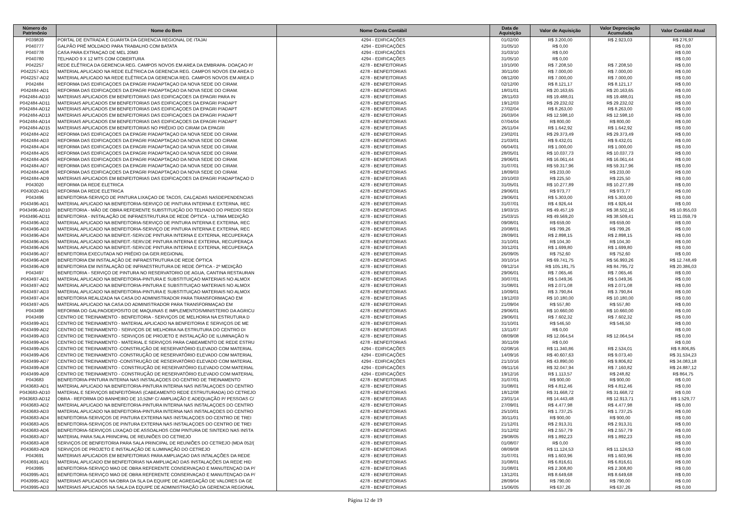| Número do Patrimônio | Nome do Bem | Nome Conta Contábil | Data de Aquisição | Valor de Aquisição | Valor Depreciação Acumulada | Valor Contábil Atual |
| --- | --- | --- | --- | --- | --- | --- |
| P039839 | PORTAL DE ENTRADA E GUARITA DA GERENCIA REGIONAL DE ITAJAI | 4294 - EDIFICAÇÕES | 01/02/00 | R$ 3.200,00 | R$ 2.923,03 | R$ 276,97 |
| P040777 | GALPÃO PRÉ MOLDADO PARA TRABALHO COM BATATA | 4294 - EDIFICAÇÕES | 31/05/10 | R$ 0,00 | | R$ 0,00 |
| P040778 | CASA PARA EXTRAÇAO DE MEL 20M3 | 4294 - EDIFICAÇÕES | 31/03/10 | R$ 0,00 | | R$ 0,00 |
| P040780 | TELHADO 9 X 12 MTS COM COBERTURA | 4294 - EDIFICAÇÕES | 31/05/10 | R$ 0,00 | | R$ 0,00 |
| P042257 | REDE ELÉTRICA DA GERENCIA REG. CAMPOS NOVOS EM AREA DA EMBRAPA- DOAÇAO P/ | 4278 - BENFEITORIAS | 10/10/00 | R$ 7.208,50 | R$ 7.208,50 | R$ 0,00 |
| P042257-AD1 | MATERIAL APLICADO NA REDE ELÉTRICA DA GERENCIA REG. CAMPOS NOVOS EM AREA D | 4278 - BENFEITORIAS | 30/11/00 | R$ 7.000,00 | R$ 7.000,00 | R$ 0,00 |
| P042257-AD2 | MATERIAL APLICADO NA REDE ELÉTRICA DA GERENCIA REG. CAMPOS NOVOS EM AREA D | 4278 - BENFEITORIAS | 08/12/00 | R$ 7.000,00 | R$ 7.000,00 | R$ 0,00 |
| P042484 | REFORMA DAS EDIFICAÇOES DA EPAGRI P/ADAPTAÇAO DA NOVA SEDE DO CIRAM. | 4278 - BENFEITORIAS | 02/12/00 | R$ 8.121,17 | R$ 8.121,17 | R$ 0,00 |
| P042484-AD1 | REFORMA DAS EDIFICAÇOES DA EPAGRI P/ADAPTAÇAO DA NOVA SEDE DO CIRAM. | 4278 - BENFEITORIAS | 18/01/01 | R$ 20.163,65 | R$ 20.163,65 | R$ 0,00 |
| P042484-AD10 | MATERIAIS APLICADOS EM BENFEITORIAS DAS EDIFICAÇOES DA EPAGRI PARA IN | 4278 - BENFEITORIAS | 28/11/03 | R$ 19.488,01 | R$ 19.488,01 | R$ 0,00 |
| P042484-AD11 | MATERIAIS APLICADOS EM BENFEITORIAS DAS EDIFICAÇOES DA EPAGRI P/ADAPT | 4278 - BENFEITORIAS | 19/12/03 | R$ 29.232,02 | R$ 29.232,02 | R$ 0,00 |
| P042484-AD12 | MATERIAIS APLICADOS EM BENFEITORIAS DAS EDIFICAÇOES DA EPAGRI P/ADAPT | 4278 - BENFEITORIAS | 27/02/04 | R$ 8.263,00 | R$ 8.263,00 | R$ 0,00 |
| P042484-AD13 | MATERIAIS APLICADOS EM BENFEITORIAS DAS EDIFICAÇOES DA EPAGRI P/ADAPT | 4278 - BENFEITORIAS | 26/03/04 | R$ 12.598,10 | R$ 12.598,10 | R$ 0,00 |
| P042484-AD14 | MATERIAIS APLICADOS EM BENFEITORIAS DAS EDIFICAÇOES DA EPAGRI P/ADAPT | 4278 - BENFEITORIAS | 07/04/04 | R$ 800,00 | R$ 800,00 | R$ 0,00 |
| P042484-AD15 | MATERIAIS APLICADOS EM BENFEITORIAS NO PRÉDIO DO CIRAM DA EPAGRI | 4278 - BENFEITORIAS | 26/11/04 | R$ 1.642,92 | R$ 1.642,92 | R$ 0,00 |
| P042484-AD2 | REFORMA DAS EDIFICAÇOES DA EPAGRI P/ADAPTAÇAO DA NOVA SEDE DO CIRAM. | 4278 - BENFEITORIAS | 23/02/01 | R$ 29.373,49 | R$ 29.373,49 | R$ 0,00 |
| P042484-AD3 | REFORMA DAS EDIFICAÇOES DA EPAGRI P/ADAPTAÇAO DA NOVA SEDE DO CIRAM. | 4278 - BENFEITORIAS | 21/03/01 | R$ 9.432,01 | R$ 9.432,01 | R$ 0,00 |
| P042484-AD4 | REFORMA DAS EDIFICAÇOES DA EPAGRI P/ADAPTAÇAO DA NOVA SEDE DO CIRAM. | 4278 - BENFEITORIAS | 06/04/01 | R$ 1.000,00 | R$ 1.000,00 | R$ 0,00 |
| P042484-AD5 | REFORMA DAS EDIFICAÇOES DA EPAGRI P/ADAPTAÇAO DA NOVA SEDE DO CIRAM. | 4278 - BENFEITORIAS | 28/05/01 | R$ 10.037,73 | R$ 10.037,73 | R$ 0,00 |
| P042484-AD6 | REFORMA DAS EDIFICAÇOES DA EPAGRI P/ADAPTAÇAO DA NOVA SEDE DO CIRAM. | 4278 - BENFEITORIAS | 29/06/01 | R$ 16.061,44 | R$ 16.061,44 | R$ 0,00 |
| P042484-AD7 | REFORMA DAS EDIFICAÇOES DA EPAGRI P/ADAPTAÇAO DA NOVA SEDE DO CIRAM. | 4278 - BENFEITORIAS | 31/07/01 | R$ 59.317,96 | R$ 59.317,96 | R$ 0,00 |
| P042484-AD8 | REFORMA DAS EDIFICAÇOES DA EPAGRI P/ADAPTAÇAO DA NOVA SEDE DO CIRAM. | 4278 - BENFEITORIAS | 18/09/03 | R$ 233,00 | R$ 233,00 | R$ 0,00 |
| P042484-AD9 | MATERIAIS APLICADOS EM BENFEITORIAS DAS EDIFICAÇOES DA EPAGRI P/ADAPTAÇAO D | 4278 - BENFEITORIAS | 20/10/03 | R$ 225,50 | R$ 225,50 | R$ 0,00 |
| P043020 | REFORMA DA REDE ELETRICA | 4278 - BENFEITORIAS | 31/05/01 | R$ 10.277,89 | R$ 10.277,89 | R$ 0,00 |
| P043020-AD1 | REFORMA DA REDE ELETRICA | 4278 - BENFEITORIAS | 29/06/01 | R$ 973,77 | R$ 973,77 | R$ 0,00 |
| P043496 | BENFEITORIA-SERVIÇO DE PINTURA LIXAÇAO DE TACOS, CALÇADAS NASDEPENDENCIAS | 4278 - BENFEITORIAS | 29/06/01 | R$ 5.303,00 | R$ 5.303,00 | R$ 0,00 |
| P043496-AD1 | MATERIAL APLICADO NA BENFEITORIA-SERVIÇO DE PINTURA INTERNA E EXTERNA, REC | 4278 - BENFEITORIAS | 31/07/01 | R$ 4.926,44 | R$ 4.926,44 | R$ 0,00 |
| P043496-AD10 | BENFEITORIA - MÃO DE OBRA REFERENTE SUBSTITUIÇÃO DO TELHADO DO PREDIO SEDI | 4278 - BENFEITORIAS | 19/03/15 | R$ 49.457,19 | R$ 38.502,16 | R$ 10.955,03 |
| P043496-AD11 | BENFEITORIA - INSTALAÇÃO DE INFRAESTRUTURA DE REDE ÓPTICA - ULTIMA MEDIÇÃO | 4278 - BENFEITORIAS | 25/03/15 | R$ 49.569,20 | R$ 38.509,41 | R$ 11.059,79 |
| P043496-AD2 | MATERIAL APLICADO NA BENFEITORIA-SERVIÇO DE PINTURA INTERNA E EXTERNA, REC | 4278 - BENFEITORIAS | 09/08/01 | R$ 659,00 | R$ 659,00 | R$ 0,00 |
| P043496-AD3 | MATERIAL APLICADO NA BENFEITORIA-SERVIÇO DE PINTURA INTERNA E EXTERNA, REC | 4278 - BENFEITORIAS | 20/08/01 | R$ 799,26 | R$ 799,26 | R$ 0,00 |
| P043496-AD4 | MATERIAL APLICADO NA BENFEIT.-SERV.DE PINTURA INTERNA E EXTERNA, RECUPERAÇA | 4278 - BENFEITORIAS | 28/09/01 | R$ 2.898,15 | R$ 2.898,15 | R$ 0,00 |
| P043496-AD5 | MATERIAL APLICADO NA BENFEIT.-SERV.DE PINTURA INTERNA E EXTERNA, RECUPERAÇA | 4278 - BENFEITORIAS | 31/10/01 | R$ 104,30 | R$ 104,30 | R$ 0,00 |
| P043496-AD6 | MATERIAL APLICADO NA BENFEIT.-SERV.DE PINTURA INTERNA E EXTERNA, RECUPERAÇA | 4278 - BENFEITORIAS | 30/12/01 | R$ 1.699,80 | R$ 1.699,80 | R$ 0,00 |
| P043496-AD7 | BENFEITORIA EXECUTADA NO PRÉDIO DA GER.REGIONAL | 4278 - BENFEITORIAS | 26/09/05 | R$ 752,60 | R$ 752,60 | R$ 0,00 |
| P043496-AD8 | BENFEITORIA EM INSTALAÇÃO DE INFRAESTRUTURA DE REDE ÓPTICA | 4278 - BENFEITORIAS | 30/10/14 | R$ 69.741,75 | R$ 56.993,26 | R$ 12.748,49 |
| P043496-AD9 | BENFEITORIA EM INSTALAÇÃO DE INFRAESTRUTURA DE REDE ÓPTICA - 2º MEDIÇÃO | 4278 - BENFEITORIAS | 09/12/14 | R$ 105.181,75 | R$ 84.795,72 | R$ 20.386,03 |
| P043497 | BENFEITORIA - SERVIÇO DE PINTURA NO RESERVATORIO DE AGUA, CANTINA RESTAURAN | 4278 - BENFEITORIAS | 29/06/01 | R$ 7.065,46 | R$ 7.065,46 | R$ 0,00 |
| P043497-AD1 | MATERIAL APLICADO NA BENFEITORIA-PINTURA E SUBSTITUIÇAO MATERIAIS NO ALMOX | 4278 - BENFEITORIAS | 30/07/01 | R$ 5.049,36 | R$ 5.049,36 | R$ 0,00 |
| P043497-AD2 | MATERIAL APLICADO NA BENFEITORIA-PINTURA E SUBSTITUIÇAO MATERIAIS NO ALMOX | 4278 - BENFEITORIAS | 31/08/01 | R$ 2.071,08 | R$ 2.071,08 | R$ 0,00 |
| P043497-AD3 | MATERIAL APLICADO NA BENFEITORIA-PINTURA E SUBSTITUIÇAO MATERIAIS NO ALMOX | 4278 - BENFEITORIAS | 10/09/01 | R$ 3.790,84 | R$ 3.790,84 | R$ 0,00 |
| P043497-AD4 | BENFEITORIA REALIZADA NA CASA DO ADMINISTRADOR PARA TRANSFORMAÇAO EM | 4278 - BENFEITORIAS | 19/12/03 | R$ 10.180,00 | R$ 10.180,00 | R$ 0,00 |
| P043497-AD5 | MATERIAL APLICADO NA CASA DO ADMINISTRADOR PARA TRANSFORMAÇAO EM | 4278 - BENFEITORIAS | 21/09/04 | R$ 557,80 | R$ 557,80 | R$ 0,00 |
| P043498 | REFORMA DO GALPAO/DEPOSITO DE MAQUINAS E IMPLEMENTOS/MINISTERIO DA AGRICU | 4278 - BENFEITORIAS | 29/06/01 | R$ 10.660,00 | R$ 10.660,00 | R$ 0,00 |
| P043499 | CENTRO DE TREINAMENTO - BENFEITORIA - SERVIÇOS DE MELHORIA NA ESTRUTURA D | 4278 - BENFEITORIAS | 29/06/01 | R$ 7.602,32 | R$ 7.602,32 | R$ 0,00 |
| P043499-AD1 | CENTRO DE TREINAMENTO - MATERIAL APLICADO NA BENFEITORIA E SERVIÇOS DE ME | 4278 - BENFEITORIAS | 31/10/01 | R$ 546,50 | R$ 546,50 | R$ 0,00 |
| P043499-AD2 | CENTRO DE TREINAMENTO - SERVIÇOS DE MELHORIA NA ESTRUTURA DO CENTRO DI | 4278 - BENFEITORIAS | 13/11/07 | R$ 0,00 | | R$ 0,00 |
| P043499-AD3 | CENTRO DE TREINAMENTO - SERVIÇOS DE PROJETO E INSTALAÇÃO DE ILUMINAÇÃO N | 4278 - BENFEITORIAS | 08/09/08 | R$ 12.064,54 | R$ 12.064,54 | R$ 0,00 |
| P043499-AD4 | CENTRO DE TREINAMENTO - MATERIAL E SERVIÇOS PARA CABEAMENTO DE REDE ESTRU | 4278 - BENFEITORIAS | 30/11/09 | R$ 0,00 | | R$ 0,00 |
| P043499-AD5 | CENTRO DE TREINAMENTO -CONSTRUÇÃO DE RESERVATÓRIO ELEVADO COM MATERIAL | 4294 - EDIFICAÇÕES | 02/08/16 | R$ 11.340,86 | R$ 2.534,01 | R$ 8.806,85 |
| P043499-AD6 | CENTRO DE TREINAMENTO -CONSTRUÇÃO DE RESERVATÓRIO ELEVADO COM MATERIAL | 4294 - EDIFICAÇÕES | 14/09/16 | R$ 40.607,63 | R$ 9.073,40 | R$ 31.534,23 |
| P043499-AD7 | CENTRO DE TREINAMENTO -CONSTRUÇÃO DE RESERVATÓRIO ELEVADO COM MATERIAL | 4294 - EDIFICAÇÕES | 21/10/16 | R$ 43.890,00 | R$ 9.806,82 | R$ 34.083,18 |
| P043499-AD8 | CENTRO DE TREINAMENTO - CONSTRUÇÃO DE RESERVATÓRIO ELEVADO COM MATERIAL | 4294 - EDIFICAÇÕES | 09/11/16 | R$ 32.047,94 | R$ 7.160,82 | R$ 24.887,12 |
| P043499-AD9 | CENTRO DE TREINAMENTO - CONSTRUÇÃO DE RESERVATÓRIO ELEVADO COM MATERIAL | 4294 - EDIFICAÇÕES | 19/12/16 | R$ 1.113,57 | R$ 248,82 | R$ 864,75 |
| P043683 | BENFEITORIA-PINTURA INTERNA NAS INSTALAÇOES DO CENTRO DE TREINAMENTO | 4278 - BENFEITORIAS | 31/07/01 | R$ 900,00 | R$ 900,00 | R$ 0,00 |
| P043683-AD1 | MATERIAL APLICADO NA BENFEITORIA-PINTURA INTERNA NAS INSTALAÇOES DO CENTRO | 4278 - BENFEITORIAS | 31/08/01 | R$ 4.812,46 | R$ 4.812,46 | R$ 0,00 |
| P043683-AD10 | MATERIAL E SERVIÇOS BENFEITÓRIAS (CABEAMENTO REDE ESTRUTURADA) DO CETREJO | 4278 - BENFEITORIAS | 18/12/08 | R$ 31.668,72 | R$ 31.668,72 | R$ 0,00 |
| P043683-AD12 | OBRA - REFORMA DO BANHEIRO DE 10,52M² C/ AMPLIAÇÃO E ADEQUAÇÃO P/ PESSOAS C/ | 4278 - BENFEITORIAS | 23/01/14 | R$ 14.443,48 | R$ 12.913,71 | R$ 1.529,77 |
| P043683-AD2 | MATERIAL APLICADO NA BENFEITORIA-PINTURA INTERNA NAS INSTALAÇOES DO CENTRO | 4278 - BENFEITORIAS | 27/09/01 | R$ 4.477,98 | R$ 4.477,98 | R$ 0,00 |
| P043683-AD3 | MATERIAL APLICADO NA BENFEITORIA-PINTURA INTERNA NAS INSTALAÇOES DO CENTRO | 4278 - BENFEITORIAS | 25/10/01 | R$ 1.737,25 | R$ 1.737,25 | R$ 0,00 |
| P043683-AD4 | BENFEITORIA-SERVIÇOS DE PINTURA EXTERNA NAS INSTALAÇOES DO CENTRO DE TREI | 4278 - BENFEITORIAS | 30/11/01 | R$ 900,00 | R$ 900,00 | R$ 0,00 |
| P043683-AD5 | BENFEITORIA-SERVIÇOS DE PINTURA EXTERNA NAS INSTALAÇOES DO CENTRO DE TREI | 4278 - BENFEITORIAS | 21/12/01 | R$ 2.913,31 | R$ 2.913,31 | R$ 0,00 |
| P043683-AD6 | BENFEITORIA-SERVIÇOS LIXAÇAO DE ASSOALHOS COM PINTURA DE SINTEKO NAS INSTA | 4278 - BENFEITORIAS | 31/12/02 | R$ 2.557,79 | R$ 2.557,79 | R$ 0,00 |
| P043683-AD7 | MATERIAL PARA SALA PRINCIPAL DE REUNIÕES DO CETREJO | 4278 - BENFEITORIAS | 29/08/05 | R$ 1.892,23 | R$ 1.892,23 | R$ 0,00 |
| P043683-AD8 | SERVIÇOS DE BENFEITORIA PARA SALA PRINCIPAL DE REUNIÕES DO CETREJO (MDA 052/( | 4278 - BENFEITORIAS | 01/08/07 | R$ 0,00 | | R$ 0,00 |
| P043683-AD9 | SERVIÇOS DE PROJETO E INSTALAÇÃO DE ILUMINAÇÃO DO CETREJO | 4278 - BENFEITORIAS | 08/09/08 | R$ 11.124,53 | R$ 11.124,53 | R$ 0,00 |
| P043691 | MATERIAIS APLICADOS EM BENFEITORIAS PARA AMPLIAÇAO DAS INTALAÇÕES DA REDE | 4278 - BENFEITORIAS | 31/07/01 | R$ 1.603,96 | R$ 1.603,96 | R$ 0,00 |
| P043691-AD1 | MATERIAL APLICADO EM BENFEITORIAS NA AMPLIAÇAO DAS INSTALAÇÕES DA REDE HID | 4278 - BENFEITORIAS | 31/08/01 | R$ 6.816,61 | R$ 6.816,61 | R$ 0,00 |
| P043995 | BENFEITORIA-SERVIÇO MAO DE OBRA REFERENTE CONSERVAÇAO E MANUTENÇAO DA P/ | 4278 - BENFEITORIAS | 31/08/01 | R$ 2.308,80 | R$ 2.308,80 | R$ 0,00 |
| P043995-AD1 | BENFEITORIA-SERVIÇO MAO DE OBRA REFERENTE CONSERVAÇAO E MANUTENÇAO DA P/ | 4278 - BENFEITORIAS | 13/12/01 | R$ 8.649,68 | R$ 8.649,68 | R$ 0,00 |
| P043995-AD2 | MATERIAIS APLICADOS NA OBRA DA SLA DA EQUIPE DE AGREGAÇÃO DE VALORES DA GE | 4278 - BENFEITORIAS | 28/09/04 | R$ 790,00 | R$ 790,00 | R$ 0,00 |
| P043995-AD3 | MATERIAIS APLICADOS NA SALA DA EQUIPE DE ADMINISTRAÇÃO DA GERENCIA REGIONAL | 4278 - BENFEITORIAS | 15/06/05 | R$ 637,26 | R$ 637,26 | R$ 0,00 |
Página 12 de 19